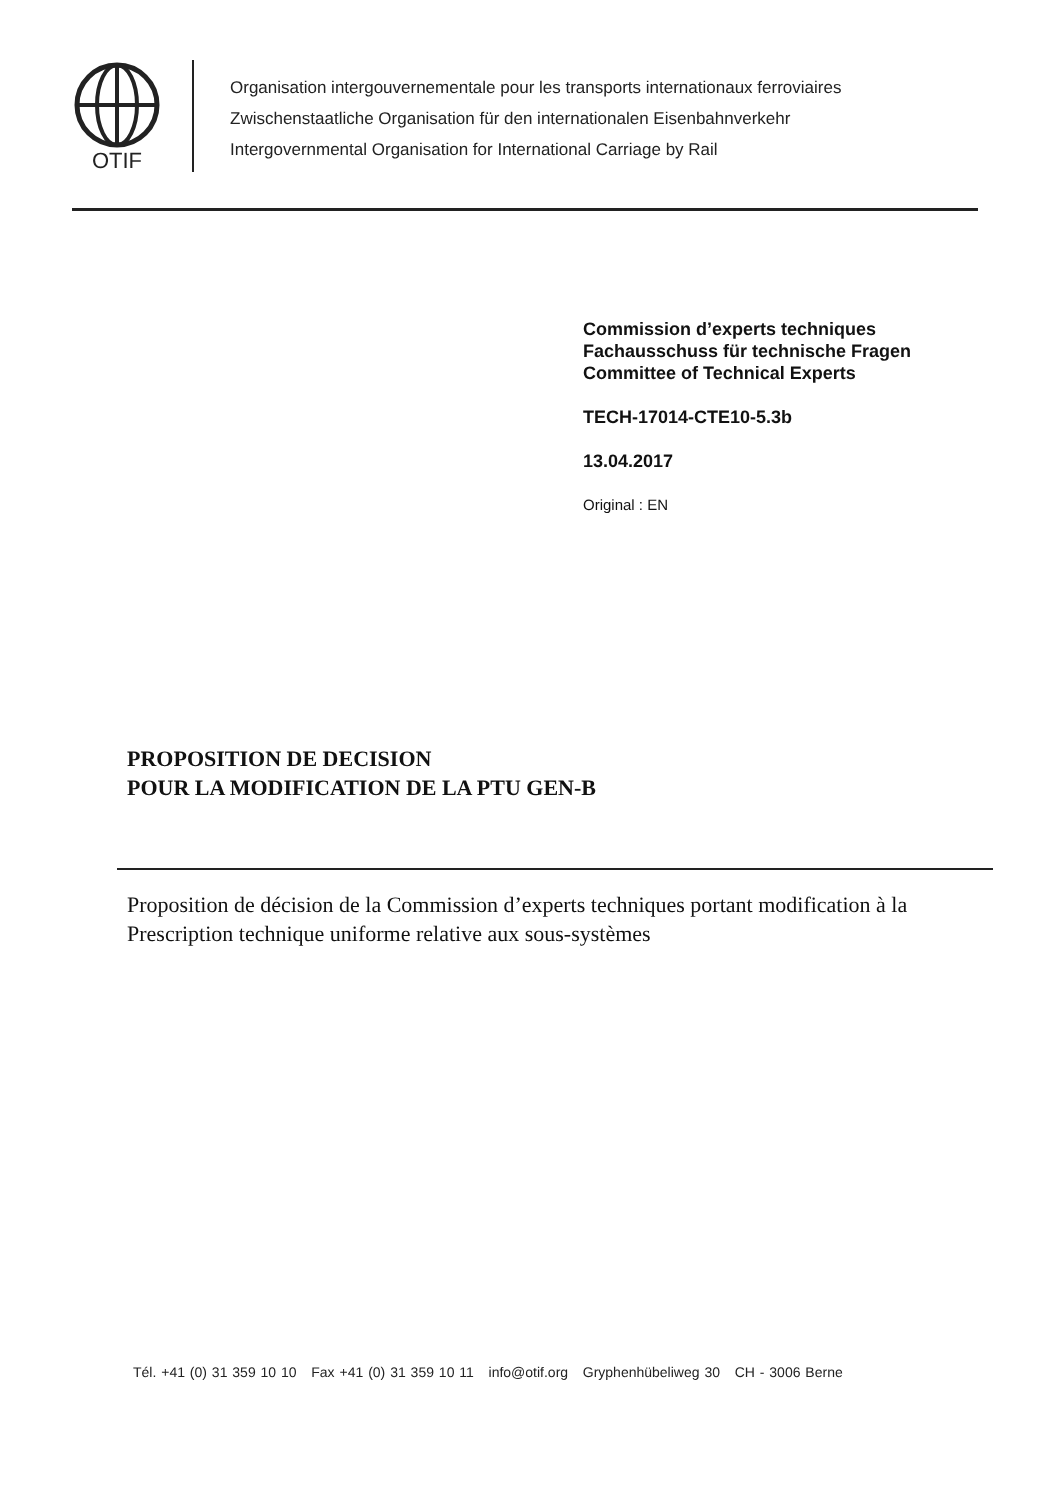OTIF
Organisation intergouvernementale pour les transports internationaux ferroviaires
Zwischenstaatliche Organisation für den internationalen Eisenbahnverkehr
Intergovernmental Organisation for International Carriage by Rail
Commission d’experts techniques
Fachausschuss für technische Fragen
Committee of Technical Experts
TECH-17014-CTE10-5.3b
13.04.2017
Original : EN
PROPOSITION DE DECISION
POUR LA MODIFICATION DE LA PTU GEN-B
Proposition de décision de la Commission d’experts techniques portant modification à la Prescription technique uniforme relative aux sous-systèmes
Tél. +41 (0) 31 359 10 10 Fax +41 (0) 31 359 10 11 info@otif.org Gryphenhübeliweg 30 CH - 3006 Berne